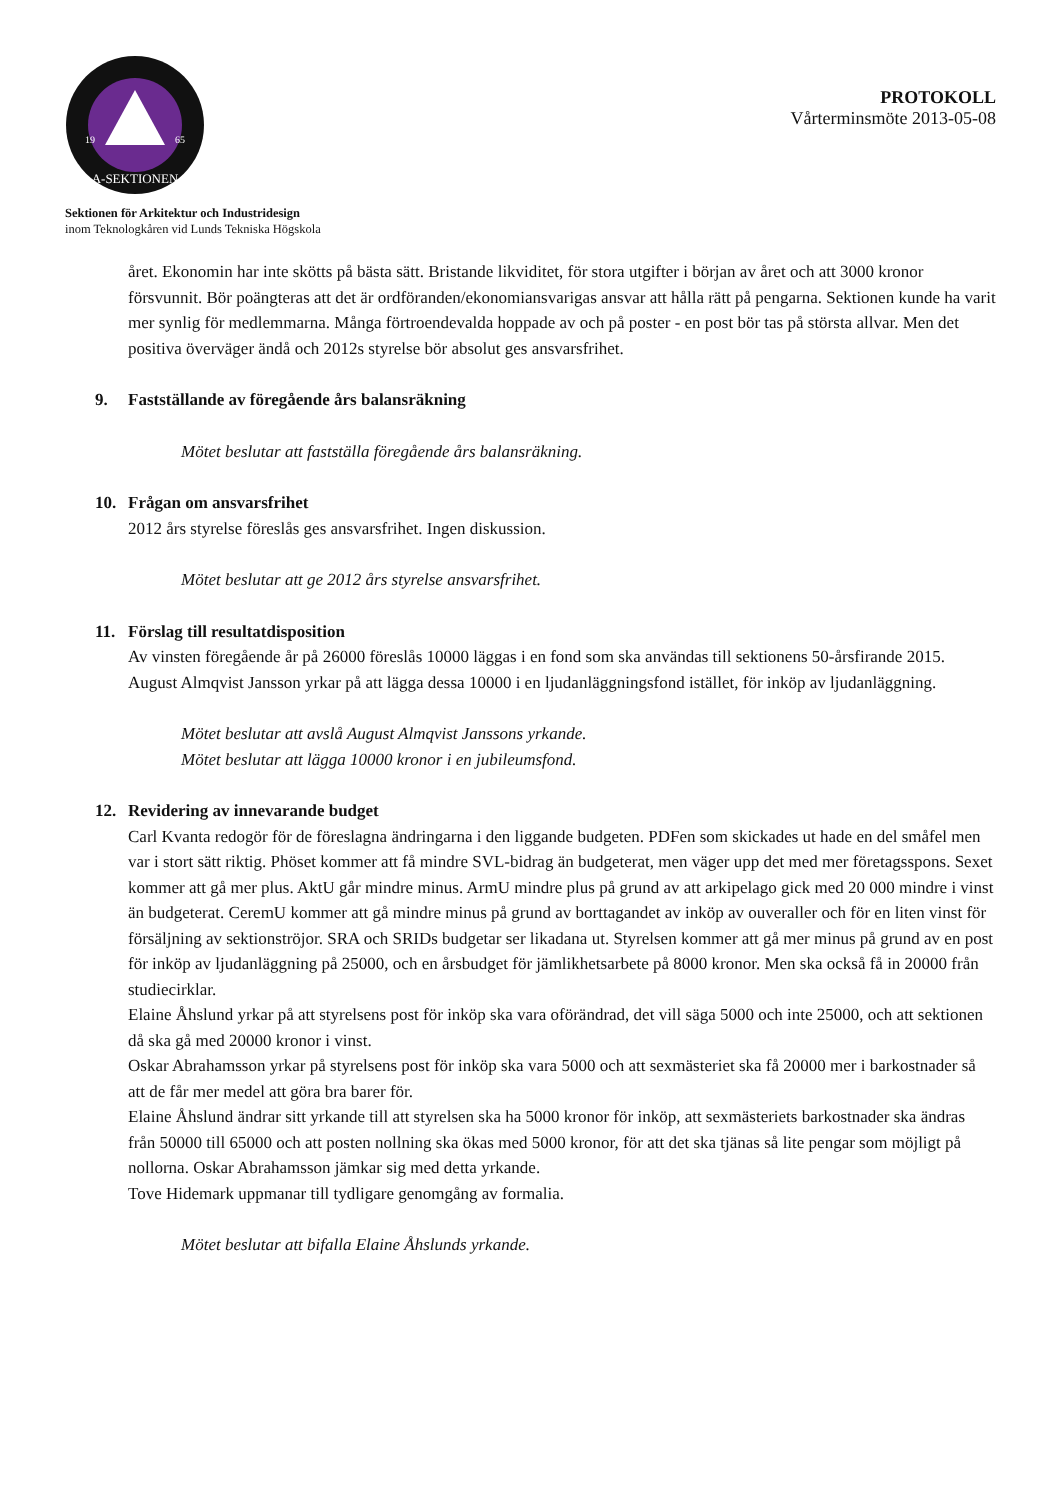A-SEKTIONEN
19
65
Sektionen för Arkitektur och Industridesign
inom Teknologkåren vid Lunds Tekniska Högskola
PROTOKOLL
Vårterminsmöte 2013-05-08
året. Ekonomin har inte skötts på bästa sätt. Bristande likviditet, för stora utgifter i början av året och att 3000 kronor försvunnit. Bör poängteras att det är ordföranden/ekonomiansvarigas ansvar att hålla rätt på pengarna. Sektionen kunde ha varit mer synlig för medlemmarna. Många förtroendevalda hoppade av och på poster - en post bör tas på största allvar. Men det positiva överväger ändå och 2012s styrelse bör absolut ges ansvarsfrihet.
9. Fastställande av föregående års balansräkning
Mötet beslutar att fastställa föregående års balansräkning.
10. Frågan om ansvarsfrihet
2012 års styrelse föreslås ges ansvarsfrihet. Ingen diskussion.
Mötet beslutar att ge 2012 års styrelse ansvarsfrihet.
11. Förslag till resultatdisposition
Av vinsten föregående år på 26000 föreslås 10000 läggas i en fond som ska användas till sektionens 50-årsfirande 2015.
August Almqvist Jansson yrkar på att lägga dessa 10000 i en ljudanläggningsfond istället, för inköp av ljudanläggning.
Mötet beslutar att avslå August Almqvist Janssons yrkande.
Mötet beslutar att lägga 10000 kronor i en jubileumsfond.
12. Revidering av innevarande budget
Carl Kvanta redogör för de föreslagna ändringarna i den liggande budgeten. PDFen som skickades ut hade en del småfel men var i stort sätt riktig. Phöset kommer att få mindre SVL-bidrag än budgeterat, men väger upp det med mer företagsspons. Sexet kommer att gå mer plus. AktU går mindre minus. ArmU mindre plus på grund av att arkipelago gick med 20 000 mindre i vinst än budgeterat. CeremU kommer att gå mindre minus på grund av borttagandet av inköp av ouveraller och för en liten vinst för försäljning av sektionströjor. SRA och SRIDs budgetar ser likadana ut. Styrelsen kommer att gå mer minus på grund av en post för inköp av ljudanläggning på 25000, och en årsbudget för jämlikhetsarbete på 8000 kronor. Men ska också få in 20000 från studiecirklar.
Elaine Åhslund yrkar på att styrelsens post för inköp ska vara oförändrad, det vill säga 5000 och inte 25000, och att sektionen då ska gå med 20000 kronor i vinst.
Oskar Abrahamsson yrkar på styrelsens post för inköp ska vara 5000 och att sexmästeriet ska få 20000 mer i barkostnader så att de får mer medel att göra bra barer för.
Elaine Åhslund ändrar sitt yrkande till att styrelsen ska ha 5000 kronor för inköp, att sexmästeriets barkostnader ska ändras från 50000 till 65000 och att posten nollning ska ökas med 5000 kronor, för att det ska tjänas så lite pengar som möjligt på nollorna. Oskar Abrahamsson jämkar sig med detta yrkande.
Tove Hidemark uppmanar till tydligare genomgång av formalia.
Mötet beslutar att bifalla Elaine Åhslunds yrkande.